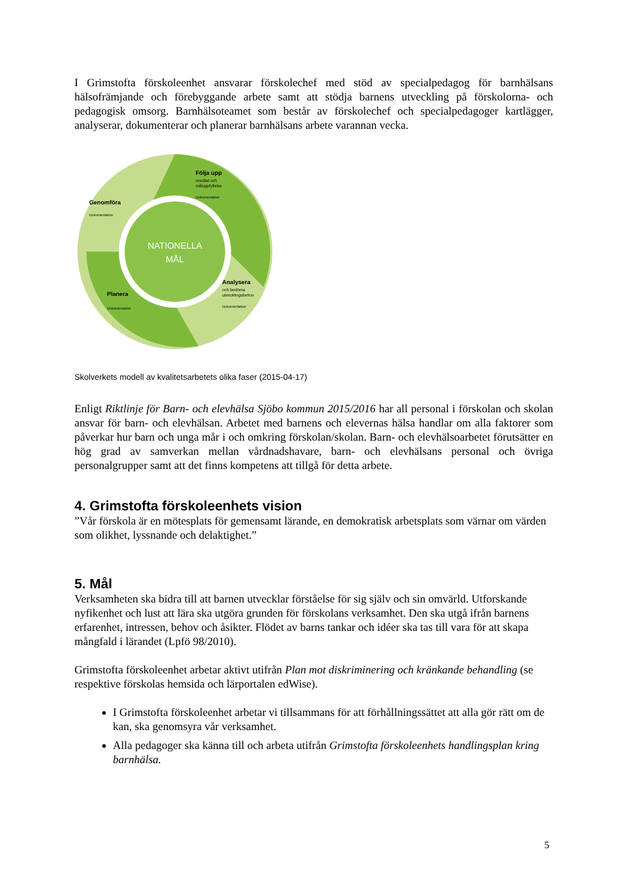I Grimstofta förskoleenhet ansvarar förskolechef med stöd av specialpedagog för barnhälsans hälsofrämjande och förebyggande arbete samt att stödja barnens utveckling på förskolorna- och pedagogisk omsorg. Barnhälsoteamet som består av förskolechef och specialpedagoger kartlägger, analyserar, dokumenterar och planerar barnhälsans arbete varannan vecka.
NATIONELLA
MÅL
Följa upp
resultat och
måluppfyllelse
Dokumentation
Genomföra
Dokumentation
Analysera
och bedöma
utvecklingsbehov
Dokumentation
Planera
Dokumentation
Skolverkets modell av kvalitetsarbetets olika faser (2015-04-17)
Enligt Riktlinje för Barn- och elevhälsa Sjöbo kommun 2015/2016 har all personal i förskolan och skolan ansvar för barn- och elevhälsan. Arbetet med barnens och elevernas hälsa handlar om alla faktorer som påverkar hur barn och unga mår i och omkring förskolan/skolan. Barn- och elevhälsoarbetet förutsätter en hög grad av samverkan mellan vårdnadshavare, barn- och elevhälsans personal och övriga personalgrupper samt att det finns kompetens att tillgå för detta arbete.
4. Grimstofta förskoleenhets vision
”Vår förskola är en mötesplats för gemensamt lärande, en demokratisk arbetsplats som värnar om värden som olikhet, lyssnande och delaktighet.”
5. Mål
Verksamheten ska bidra till att barnen utvecklar förståelse för sig själv och sin omvärld. Utforskande nyfikenhet och lust att lära ska utgöra grunden för förskolans verksamhet. Den ska utgå ifrån barnens erfarenhet, intressen, behov och åsikter. Flödet av barns tankar och idéer ska tas till vara för att skapa mångfald i lärandet (Lpfö 98/2010).
Grimstofta förskoleenhet arbetar aktivt utifrån Plan mot diskriminering och kränkande behandling (se respektive förskolas hemsida och lärportalen edWise).
I Grimstofta förskoleenhet arbetar vi tillsammans för att förhållningssättet att alla gör rätt om de kan, ska genomsyra vår verksamhet.
Alla pedagoger ska känna till och arbeta utifrån Grimstofta förskoleenhets handlingsplan kring barnhälsa.
5